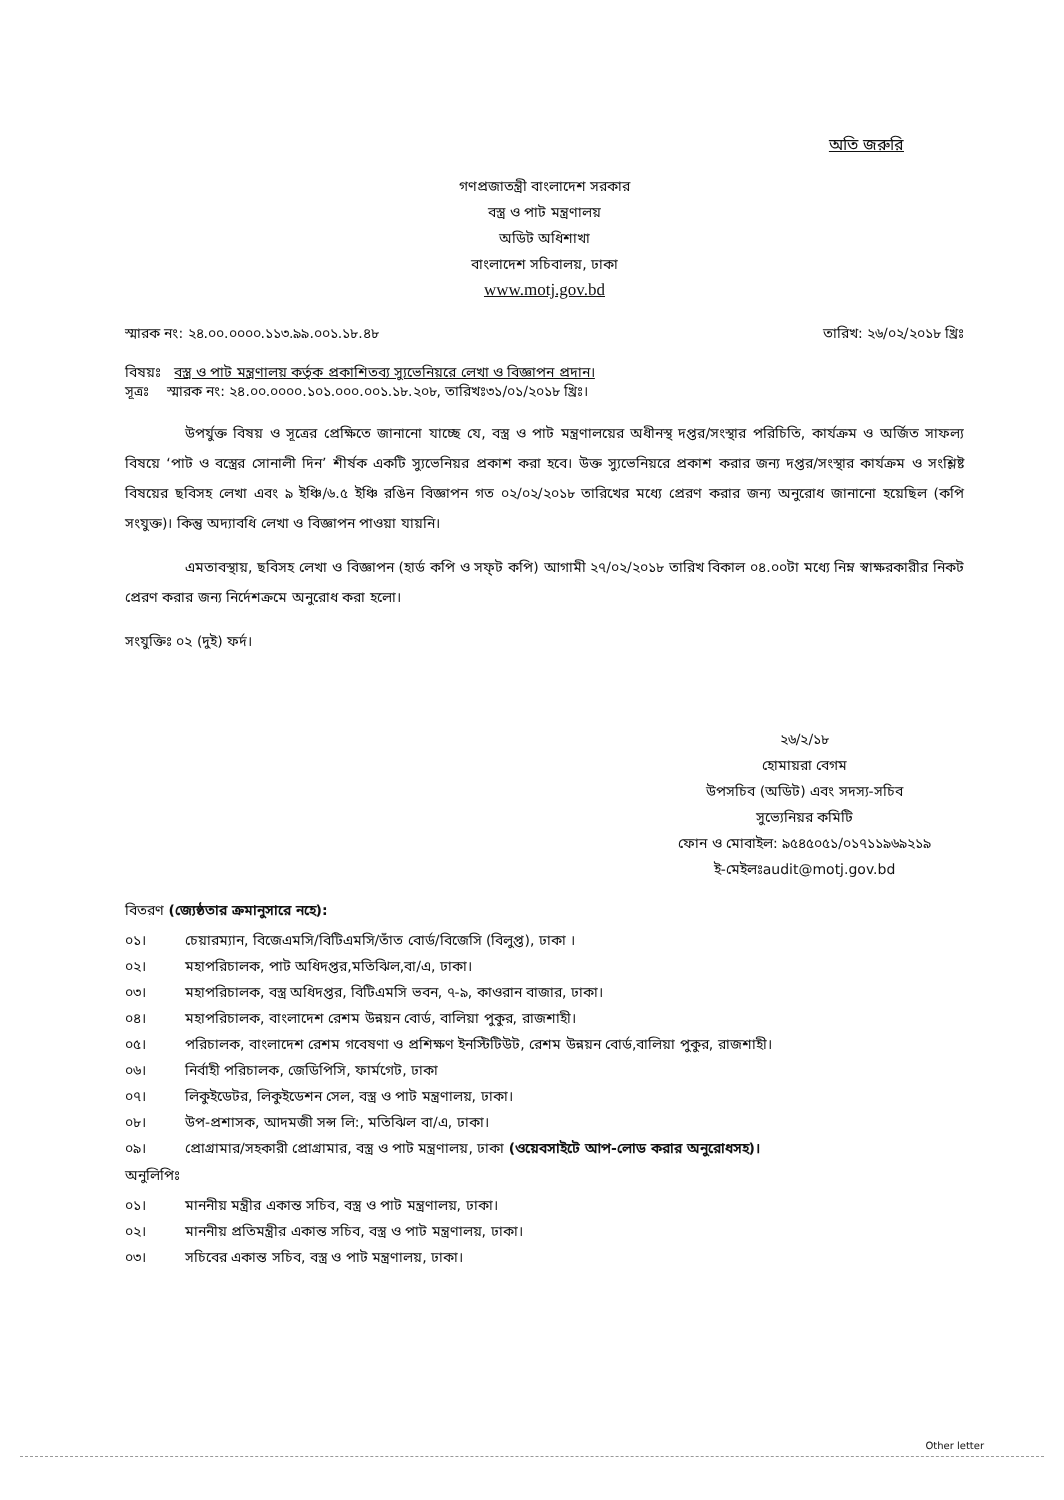অতি জরুরি
গণপ্রজাতন্ত্রী বাংলাদেশ সরকার
বস্ত্র ও পাট মন্ত্রণালয়
অডিট অধিশাখা
বাংলাদেশ সচিবালয়, ঢাকা
www.motj.gov.bd
স্মারক নং: ২৪.০০.০০০০.১১৩.৯৯.০০১.১৮.৪৮ তারিখ: ২৬/০২/২০১৮ খ্রিঃ
বিষয়ঃ বস্ত্র ও পাট মন্ত্রণালয় কর্তৃক প্রকাশিতব্য স্যুভেনিয়রে লেখা ও বিজ্ঞাপন প্রদান।
সূত্রঃ স্মারক নং: ২৪.০০.০০০০.১০১.০০০.০০১.১৮.২০৮, তারিখঃ৩১/০১/২০১৮ খ্রিঃ।
উপর্যুক্ত বিষয় ও সূত্রের প্রেক্ষিতে জানানো যাচ্ছে যে, বস্ত্র ও পাট মন্ত্রণালয়ের অধীনস্থ দপ্তর/সংস্থার পরিচিতি, কার্যক্রম ও অর্জিত সাফল্য বিষয়ে ‘পাট ও বস্ত্রের সোনালী দিন’ শীর্ষক একটি স্যুভেনিয়র প্রকাশ করা হবে। উক্ত স্যুভেনিয়রে প্রকাশ করার জন্য দপ্তর/সংস্থার কার্যক্রম ও সংশ্লিষ্ট বিষয়ের ছবিসহ লেখা এবং ৯ ইঞ্চি/৬.৫ ইঞ্চি রঙিন বিজ্ঞাপন গত ০২/০২/২০১৮ তারিখের মধ্যে প্রেরণ করার জন্য অনুরোধ জানানো হয়েছিল (কপি সংযুক্ত)। কিন্তু অদ্যাবধি লেখা ও বিজ্ঞাপন পাওয়া যায়নি।
এমতাবস্থায়, ছবিসহ লেখা ও বিজ্ঞাপন (হার্ড কপি ও সফ্‌ট কপি) আগামী ২৭/০২/২০১৮ তারিখ বিকাল ০৪.০০টা মধ্যে নিম্ন স্বাক্ষরকারীর নিকট প্রেরণ করার জন্য নির্দেশক্রমে অনুরোধ করা হলো।
সংযুক্তিঃ ০২ (দুই) ফর্দ।
২৬/২/১৮
হোমায়রা বেগম
উপসচিব (অডিট) এবং সদস্য-সচিব
সুভ্যেনিয়র কমিটি
ফোন ও মোবাইল: ৯৫৪৫০৫১/০১৭১১৯৬৯২১৯
ই-মেইলঃaudit@motj.gov.bd
বিতরণ (জ্যেষ্ঠতার ক্রমানুসারে নহে):
০১। চেয়ারম্যান, বিজেএমসি/বিটিএমসি/তাঁত বোর্ড/বিজেসি (বিলুপ্ত), ঢাকা ।
০২। মহাপরিচালক, পাট অধিদপ্তর,মতিঝিল,বা/এ, ঢাকা।
০৩। মহাপরিচালক, বস্ত্র অধিদপ্তর, বিটিএমসি ভবন, ৭-৯, কাওরান বাজার, ঢাকা।
০৪। মহাপরিচালক, বাংলাদেশ রেশম উন্নয়ন বোর্ড, বালিয়া পুকুর, রাজশাহী।
০৫। পরিচালক, বাংলাদেশ রেশম গবেষণা ও প্রশিক্ষণ ইনস্টিটিউট, রেশম উন্নয়ন বোর্ড,বালিয়া পুকুর, রাজশাহী।
০৬। নির্বাহী পরিচালক, জেডিপিসি, ফার্মগেট, ঢাকা
০৭। লিকুইডেটর, লিকুইডেশন সেল, বস্ত্র ও পাট মন্ত্রণালয়, ঢাকা।
০৮। উপ-প্রশাসক, আদমজী সন্স লি:, মতিঝিল বা/এ, ঢাকা।
০৯। প্রোগ্রামার/সহকারী প্রোগ্রামার, বস্ত্র ও পাট মন্ত্রণালয়, ঢাকা (ওয়েবসাইটে আপ-লোড করার অনুরোধসহ)।
অনুলিপিঃ
০১। মাননীয় মন্ত্রীর একান্ত সচিব, বস্ত্র ও পাট মন্ত্রণালয়, ঢাকা।
০২। মাননীয় প্রতিমন্ত্রীর একান্ত সচিব, বস্ত্র ও পাট মন্ত্রণালয়, ঢাকা।
০৩। সচিবের একান্ত সচিব, বস্ত্র ও পাট মন্ত্রণালয়, ঢাকা।
Other letter